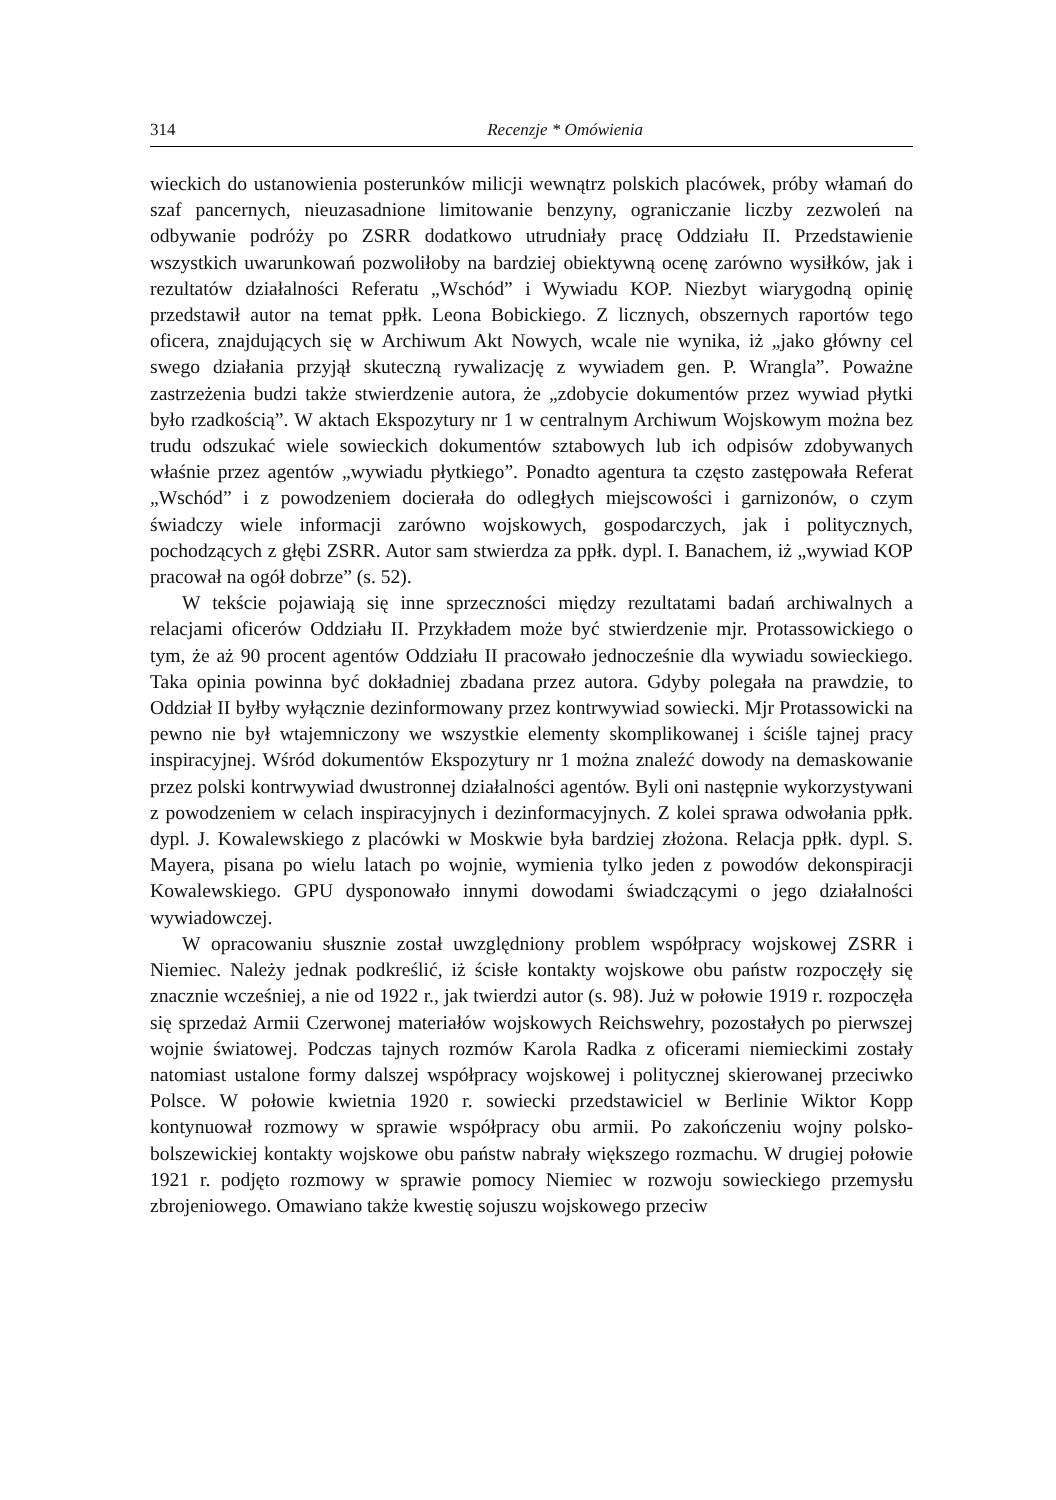314 Recenzje * Omówienia
wieckich do ustanowienia posterunków milicji wewnątrz polskich placówek, próby włamań do szaf pancernych, nieuzasadnione limitowanie benzyny, ograniczanie liczby zezwoleń na odbywanie podróży po ZSRR dodatkowo utrudniały pracę Oddziału II. Przedstawienie wszystkich uwarunkowań pozwoliłoby na bardziej obiektywną ocenę zarówno wysiłków, jak i rezultatów działalności Referatu „Wschód” i Wywiadu KOP. Niezbyt wiarygodną opinię przedstawił autor na temat ppłk. Leona Bobickiego. Z licznych, obszernych raportów tego oficera, znajdujących się w Archiwum Akt Nowych, wcale nie wynika, iż „jako główny cel swego działania przyjął skuteczną rywalizację z wywiadem gen. P. Wrangla”. Poważne zastrzeżenia budzi także stwierdzenie autora, że „zdobycie dokumentów przez wywiad płytki było rzadkością”. W aktach Ekspozytury nr 1 w centralnym Archiwum Wojskowym można bez trudu odszukać wiele sowieckich dokumentów sztabowych lub ich odpisów zdobywanych właśnie przez agentów „wywiadu płytkiego”. Ponadto agentura ta często zastępowała Referat „Wschód” i z powodzeniem docierała do odległych miejscowości i garnizonów, o czym świadczy wiele informacji zarówno wojskowych, gospodarczych, jak i politycznych, pochodzących z głębi ZSRR. Autor sam stwierdza za ppłk. dypl. I. Banachem, iż „wywiad KOP pracował na ogół dobrze” (s. 52).
W tekście pojawiają się inne sprzeczności między rezultatami badań archiwalnych a relacjami oficerów Oddziału II. Przykładem może być stwierdzenie mjr. Protassowickiego o tym, że aż 90 procent agentów Oddziału II pracowało jednocześnie dla wywiadu sowieckiego. Taka opinia powinna być dokładniej zbadana przez autora. Gdyby polegała na prawdzie, to Oddział II byłby wyłącznie dezinformowany przez kontrwywiad sowiecki. Mjr Protassowicki na pewno nie był wtajemniczony we wszystkie elementy skomplikowanej i ściśle tajnej pracy inspiracyjnej. Wśród dokumentów Ekspozytury nr 1 można znaleźć dowody na demaskowanie przez polski kontrwywiad dwustronnej działalności agentów. Byli oni następnie wykorzystywani z powodzeniem w celach inspiracyjnych i dezinformacyjnych. Z kolei sprawa odwołania ppłk. dypl. J. Kowalewskiego z placówki w Moskwie była bardziej złożona. Relacja ppłk. dypl. S. Mayera, pisana po wielu latach po wojnie, wymienia tylko jeden z powodów dekonspiracji Kowalewskiego. GPU dysponowało innymi dowodami świadczącymi o jego działalności wywiadowczej.
W opracowaniu słusznie został uwzględniony problem współpracy wojskowej ZSRR i Niemiec. Należy jednak podkreślić, iż ścisłe kontakty wojskowe obu państw rozpoczęły się znacznie wcześniej, a nie od 1922 r., jak twierdzi autor (s. 98). Już w połowie 1919 r. rozpoczęła się sprzedaż Armii Czerwonej materiałów wojskowych Reichswehry, pozostałych po pierwszej wojnie światowej. Podczas tajnych rozmów Karola Radka z oficerami niemieckimi zostały natomiast ustalone formy dalszej współpracy wojskowej i politycznej skierowanej przeciwko Polsce. W połowie kwietnia 1920 r. sowiecki przedstawiciel w Berlinie Wiktor Kopp kontynuował rozmowy w sprawie współpracy obu armii. Po zakończeniu wojny polsko-bolszewickiej kontakty wojskowe obu państw nabrały większego rozmachu. W drugiej połowie 1921 r. podjęto rozmowy w sprawie pomocy Niemiec w rozwoju sowieckiego przemysłu zbrojeniowego. Omawiano także kwestię sojuszu wojskowego przeciw